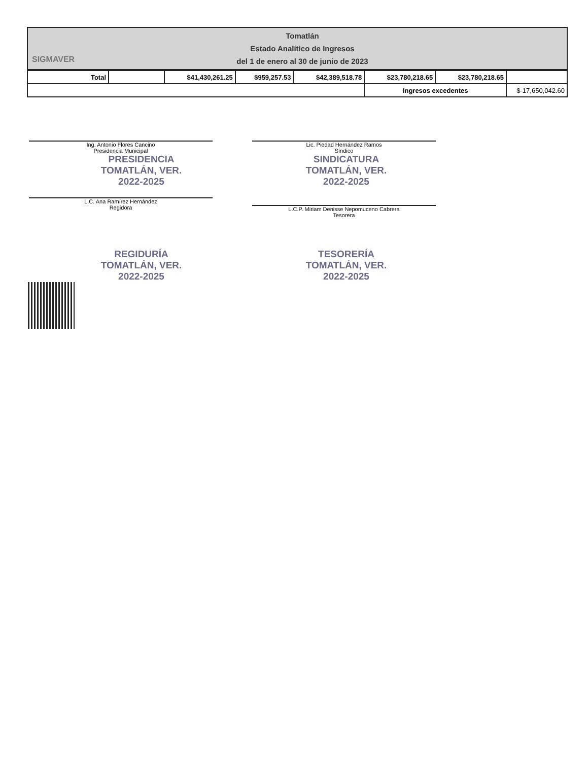SIGMAVER
Tomatlán
Estado Analítico de Ingresos
del 1 de enero al 30 de junio de 2023
| Total | | $41,430,261.25 | $959,257.53 | $42,389,518.78 | $23,780,218.65 | $23,780,218.65 | |
| | | | | | Ingresos excedentes | | $-17,650,042.60 |
Ing. Antonio Flores Cancino
Presidencia Municipal
Lic. Piedad Hernández Ramos
Síndico
PRESIDENCIA
TOMATLÁN, VER.
2022-2025
SINDICATURA
TOMATLÁN, VER.
2022-2025
L.C. Ana Ramírez Hernández
Regidora
L.C.P. Miriam Denisse Nepomuceno Cabrera
Tesorera
REGIDURÍA
TOMATLÁN, VER.
2022-2025
TESORERÍA
TOMATLÁN, VER.
2022-2025